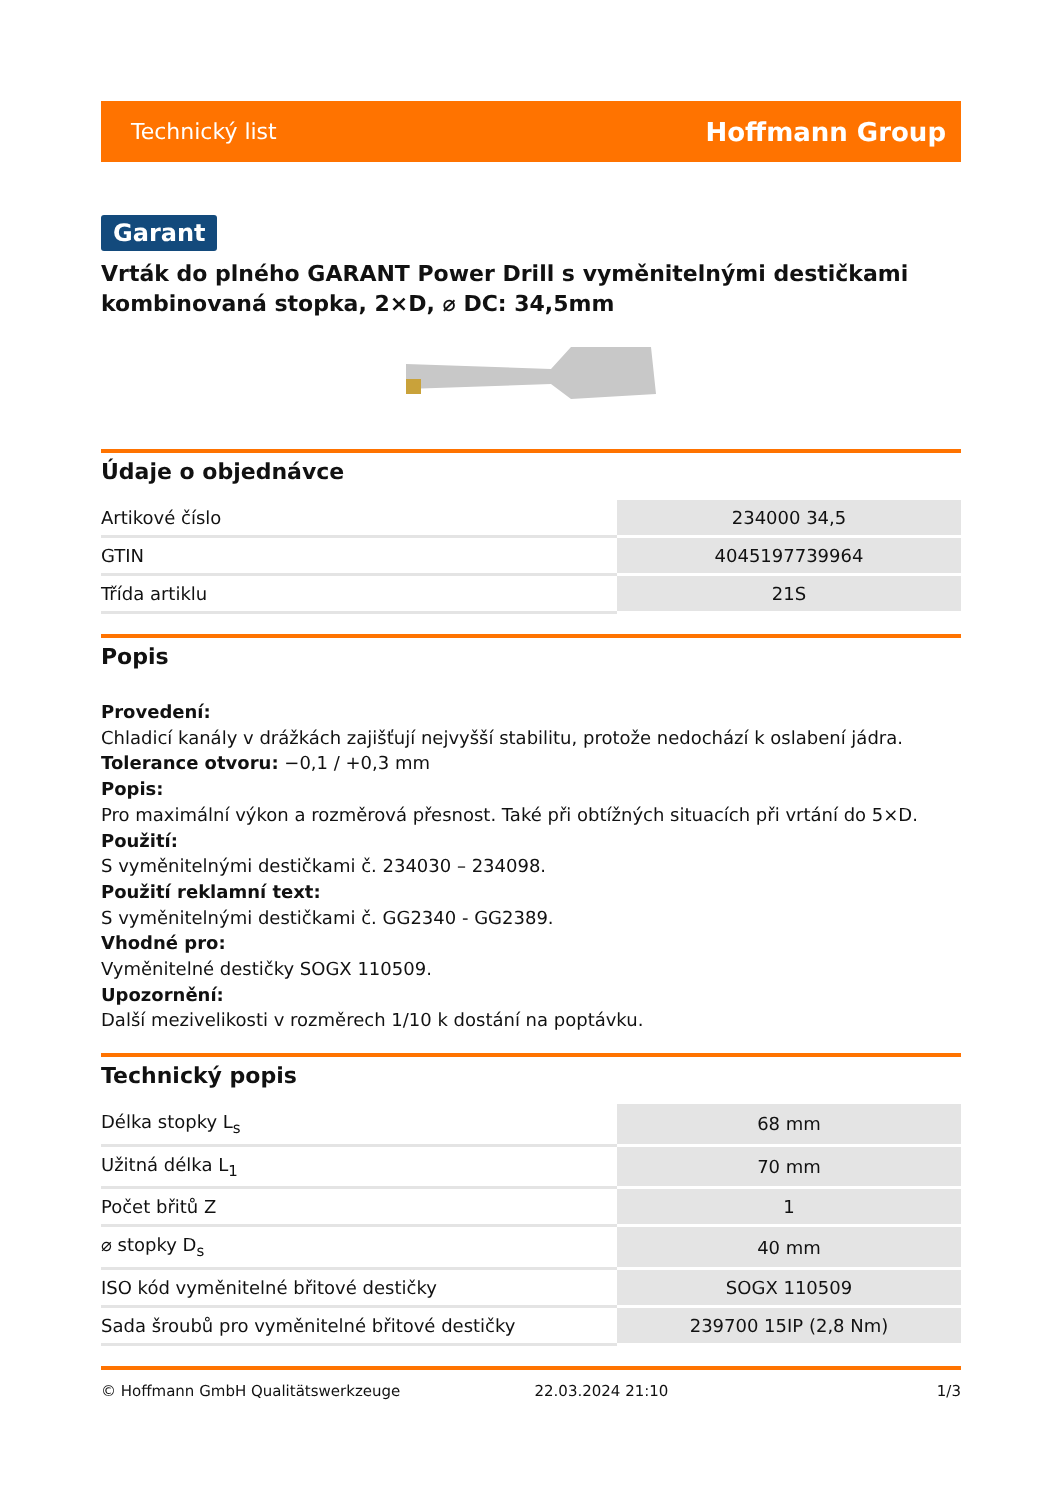Technický list Hoffmann Group
Garant
Vrták do plného GARANT Power Drill s vyměnitelnými destičkami kombinovaná stopka, 2×D, ⌀ DC: 34,5mm
Údaje o objednávce
| Artikové číslo | 234000 34,5 |
| GTIN | 4045197739964 |
| Třída artiklu | 21S |
Popis
Provedení:
Chladicí kanály v drážkách zajišťují nejvyšší stabilitu, protože nedochází k oslabení jádra.
Tolerance otvoru: −0,1 / +0,3 mm
Popis:
Pro maximální výkon a rozměrová přesnost. Také při obtížných situacích při vrtání do 5×D.
Použití:
S vyměnitelnými destičkami č. 234030 – 234098.
Použití reklamní text:
S vyměnitelnými destičkami č. GG2340 - GG2389.
Vhodné pro:
Vyměnitelné destičky SOGX 110509.
Upozornění:
Další mezivelikosti v rozměrech 1/10 k dostání na poptávku.
Technický popis
| Délka stopky L<sub>s</sub> | 68 mm |
| Užitná délka L<sub>1</sub> | 70 mm |
| Počet břitů Z | 1 |
| ⌀ stopky D<sub>s</sub> | 40 mm |
| ISO kód vyměnitelné břitové destičky | SOGX 110509 |
| Sada šroubů pro vyměnitelné břitové destičky | 239700 15IP (2,8 Nm) |
© Hoffmann GmbH Qualitätswerkzeuge 22.03.2024 21:10 1/3